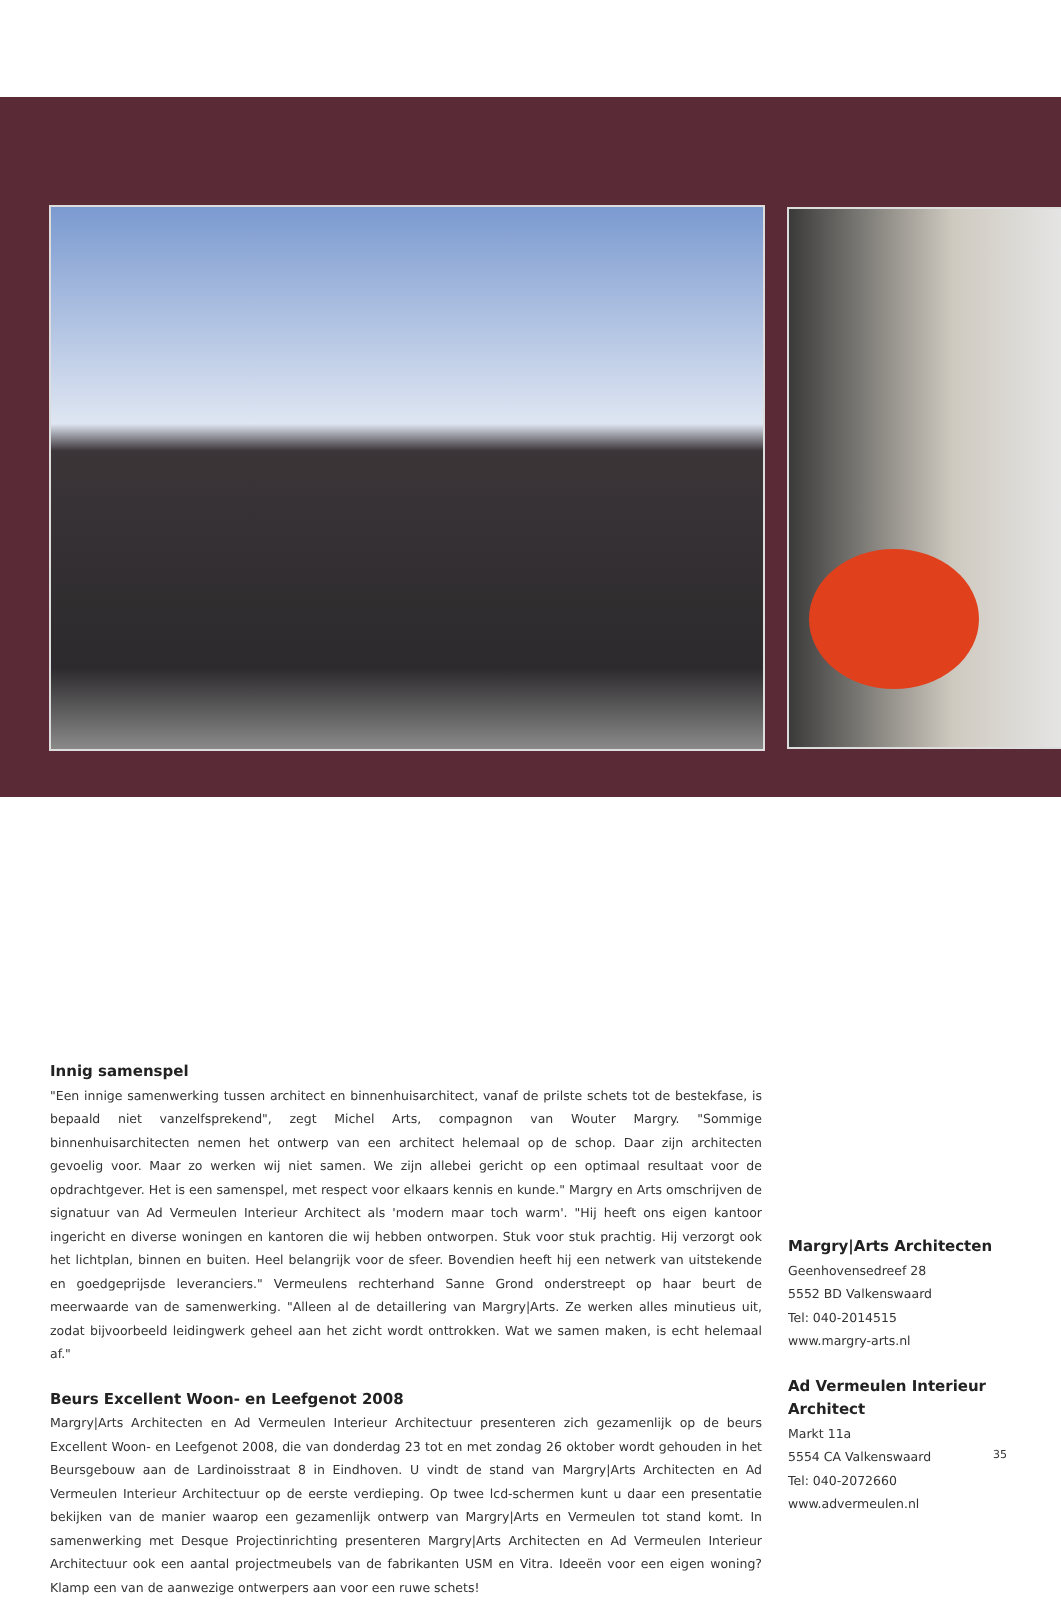Innig samenspel
"Een innige samenwerking tussen architect en binnenhuisarchitect, vanaf de prilste schets tot de bestekfase, is bepaald niet vanzelfsprekend", zegt Michel Arts, compagnon van Wouter Margry. "Sommige binnenhuisarchitecten nemen het ontwerp van een architect helemaal op de schop. Daar zijn architecten gevoelig voor. Maar zo werken wij niet samen. We zijn allebei gericht op een optimaal resultaat voor de opdrachtgever. Het is een samenspel, met respect voor elkaars kennis en kunde." Margry en Arts omschrijven de signatuur van Ad Vermeulen Interieur Architect als 'modern maar toch warm'. "Hij heeft ons eigen kantoor ingericht en diverse woningen en kantoren die wij hebben ontworpen. Stuk voor stuk prachtig. Hij verzorgt ook het lichtplan, binnen en buiten. Heel belangrijk voor de sfeer. Bovendien heeft hij een netwerk van uitstekende en goedgeprijsde leveranciers." Vermeulens rechterhand Sanne Grond onderstreept op haar beurt de meerwaarde van de samenwerking. "Alleen al de detaillering van Margry|Arts. Ze werken alles minutieus uit, zodat bijvoorbeeld leidingwerk geheel aan het zicht wordt onttrokken. Wat we samen maken, is echt helemaal af."
Beurs Excellent Woon- en Leefgenot 2008
Margry|Arts Architecten en Ad Vermeulen Interieur Architectuur presenteren zich gezamenlijk op de beurs Excellent Woon- en Leefgenot 2008, die van donderdag 23 tot en met zondag 26 oktober wordt gehouden in het Beursgebouw aan de Lardinoisstraat 8 in Eindhoven. U vindt de stand van Margry|Arts Architecten en Ad Vermeulen Interieur Architectuur op de eerste verdieping. Op twee lcd-schermen kunt u daar een presentatie bekijken van de manier waarop een gezamenlijk ontwerp van Margry|Arts en Vermeulen tot stand komt. In samenwerking met Desque Projectinrichting presenteren Margry|Arts Architecten en Ad Vermeulen Interieur Architectuur ook een aantal projectmeubels van de fabrikanten USM en Vitra. Ideeën voor een eigen woning? Klamp een van de aanwezige ontwerpers aan voor een ruwe schets!
Margry|Arts Architecten
Geenhovensedreef 28
5552 BD Valkenswaard
Tel: 040-2014515
www.margry-arts.nl
Ad Vermeulen Interieur Architect
Markt 11a
5554 CA Valkenswaard
Tel: 040-2072660
www.advermeulen.nl
35